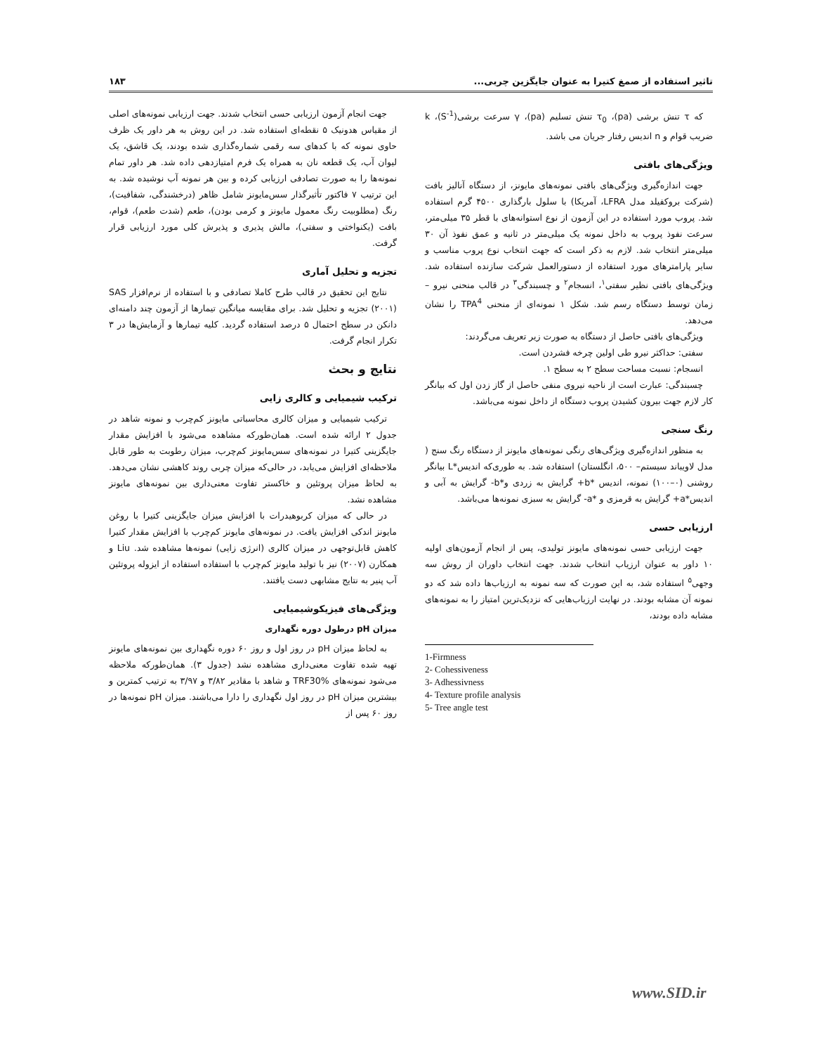تاثیر استفاده از صمغ کتیرا به عنوان جایگزین چربی... ۱۸۳
که τ تنش برشی (pa)، τ<sub>0</sub> تنش تسلیم (pa)، γ سرعت برشی(S<sup>-1</sup>)، k ضریب قوام و n اندیس رفتار جریان می باشد.
ویژگی‌های بافتی
جهت اندازه‌گیری ویژگی‌های بافتی نمونه‌های مایونز، از دستگاه آنالیز بافت (شرکت بروکفیلد مدل LFRA، آمریکا) با سلول بارگذاری ۴۵۰۰ گرم استفاده شد. پروب مورد استفاده در این آزمون از نوع استوانه‌های با قطر ۳۵ میلی‌متر، سرعت نفوذ پروب به داخل نمونه یک میلی‌متر در ثانیه و عمق نفوذ آن ۳۰ میلی‌متر انتخاب شد. لازم به ذکر است که جهت انتخاب نوع پروب مناسب و سایر پارامترهای مورد استفاده از دستورالعمل شرکت سازنده استفاده شد. ویژگی‌های بافتی نظیر سفتی<sup>۱</sup>، انسجام<sup>۲</sup> و چسبندگی<sup>۳</sup> در قالب منحنی نیرو – زمان توسط دستگاه رسم شد. شکل ۱ نمونه‌ای از منحنی TPA<sup>4</sup> را نشان می‌دهد.
ویژگی‌های بافتی حاصل از دستگاه به صورت زیر تعریف می‌گردند:
سفتی: حداکثر نیرو طی اولین چرخه فشردن است.
انسجام: نسبت مساحت سطح ۲ به سطح ۱.
چسبندگی: عبارت است از ناحیه نیروی منفی حاصل از گاز زدن اول که بیانگر کار لازم جهت بیرون کشیدن پروب دستگاه از داخل نمونه می‌باشد.
رنگ سنجی
به منظور اندازه‌گیری ویژگی‌های رنگی نمونه‌های مایونز از دستگاه رنگ سنج ( مدل لاویباند سیستم– ۵۰۰، انگلستان) استفاده شد. به طوری‌که اندیس*L بیانگر روشنی (۰–۱۰۰) نمونه، اندیس *b+ گرایش به زردی و*b- گرایش به آبی و اندیس*a+ گرایش به قرمزی و *a- گرایش به سبزی نمونه‌ها می‌باشد.
ارزیابی حسی
جهت ارزیابی حسی نمونه‌های مایونز تولیدی، پس از انجام آزمون‌های اولیه ۱۰ داور به عنوان ارزیاب انتخاب شدند. جهت انتخاب داوران از روش سه وجهی<sup>۵</sup> استفاده شد، به این صورت که سه نمونه به ارزیاب‌ها داده شد که دو نمونه آن مشابه بودند. در نهایت ارزیاب‌هایی که نزدیک‌ترین امتیاز را به نمونه‌های مشابه داده بودند،
1-Firmness
2- Cohessiveness
3- Adhessivness
4- Texture profile analysis
5- Tree angle test
جهت انجام آزمون ارزیابی حسی انتخاب شدند. جهت ارزیابی نمونه‌های اصلی از مقیاس هدونیک ۵ نقطه‌ای استفاده شد. در این روش به هر داور یک ظرف حاوی نمونه که با کدهای سه رقمی شماره‌گذاری شده بودند، یک قاشق، یک لیوان آب، یک قطعه نان به همراه یک فرم امتیازدهی داده شد. هر داور تمام نمونه‌ها را به صورت تصادفی ارزیابی کرده و بین هر نمونه آب نوشیده شد. به این ترتیب ۷ فاکتور تأثیرگذار سس‌مایونز شامل ظاهر (درخشندگی، شفافیت)، رنگ (مطلوبیت رنگ معمول مایونز و کرمی بودن)، طعم (شدت طعم)، قوام، بافت (یکنواختی و سفتی)، مالش پذیری و پذیرش کلی مورد ارزیابی قرار گرفت.
تجزیه و تحلیل آماری
نتایج این تحقیق در قالب طرح کاملا تصادفی و با استفاده از نرم‌افزار SAS (۲۰۰۱) تجزیه و تحلیل شد. برای مقایسه میانگین تیمارها از آزمون چند دامنه‌ای دانکن در سطح احتمال ۵ درصد استفاده گردید. کلیه تیمارها و آزمایش‌ها در ۳ تکرار انجام گرفت.
نتایج و بحث
ترکیب شیمیایی و کالری زایی
ترکیب شیمیایی و میزان کالری محاسباتی مایونز کم‌چرب و نمونه شاهد در جدول ۲ ارائه شده است. همان‌طورکه مشاهده می‌شود با افزایش مقدار جایگزینی کتیرا در نمونه‌های سس‌مایونز کم‌چرب، میزان رطوبت به طور قابل ملاحظه‌ای افزایش می‌یابد، در حالی‌که میزان چربی روند کاهشی نشان می‌دهد. به لحاظ میزان پروتئین و خاکستر تفاوت معنی‌داری بین نمونه‌های مایونز مشاهده نشد.
در حالی که میزان کربوهیدرات با افزایش میزان جایگزینی کتیرا با روغن مایونز اندکی افزایش یافت. در نمونه‌های مایونز کم‌چرب با افزایش مقدار کتیرا کاهش قابل‌توجهی در میزان کالری (انرژی زایی) نمونه‌ها مشاهده شد. Liu و همکارن (۲۰۰۷) نیز با تولید مایونز کم‌چرب با استفاده استفاده از ایزوله پروتئین آب پنیر به نتایج مشابهی دست یافتند.
ویژگی‌های فیزیکوشیمیایی
میزان pH درطول دوره نگهداری
به لحاظ میزان pH در روز اول و روز ۶۰ دوره نگهداری بین نمونه‌های مایونز تهیه شده تفاوت معنی‌داری مشاهده نشد (جدول ۳). همان‌طورکه ملاحظه می‌شود نمونه‌های TRF30% و شاهد با مقادیر ۳/۸۲ و ۳/۹۷ به ترتیب کمترین و بیشترین میزان pH در روز اول نگهداری را دارا می‌باشند. میزان pH نمونه‌ها در روز ۶۰ پس از
www.SID.ir